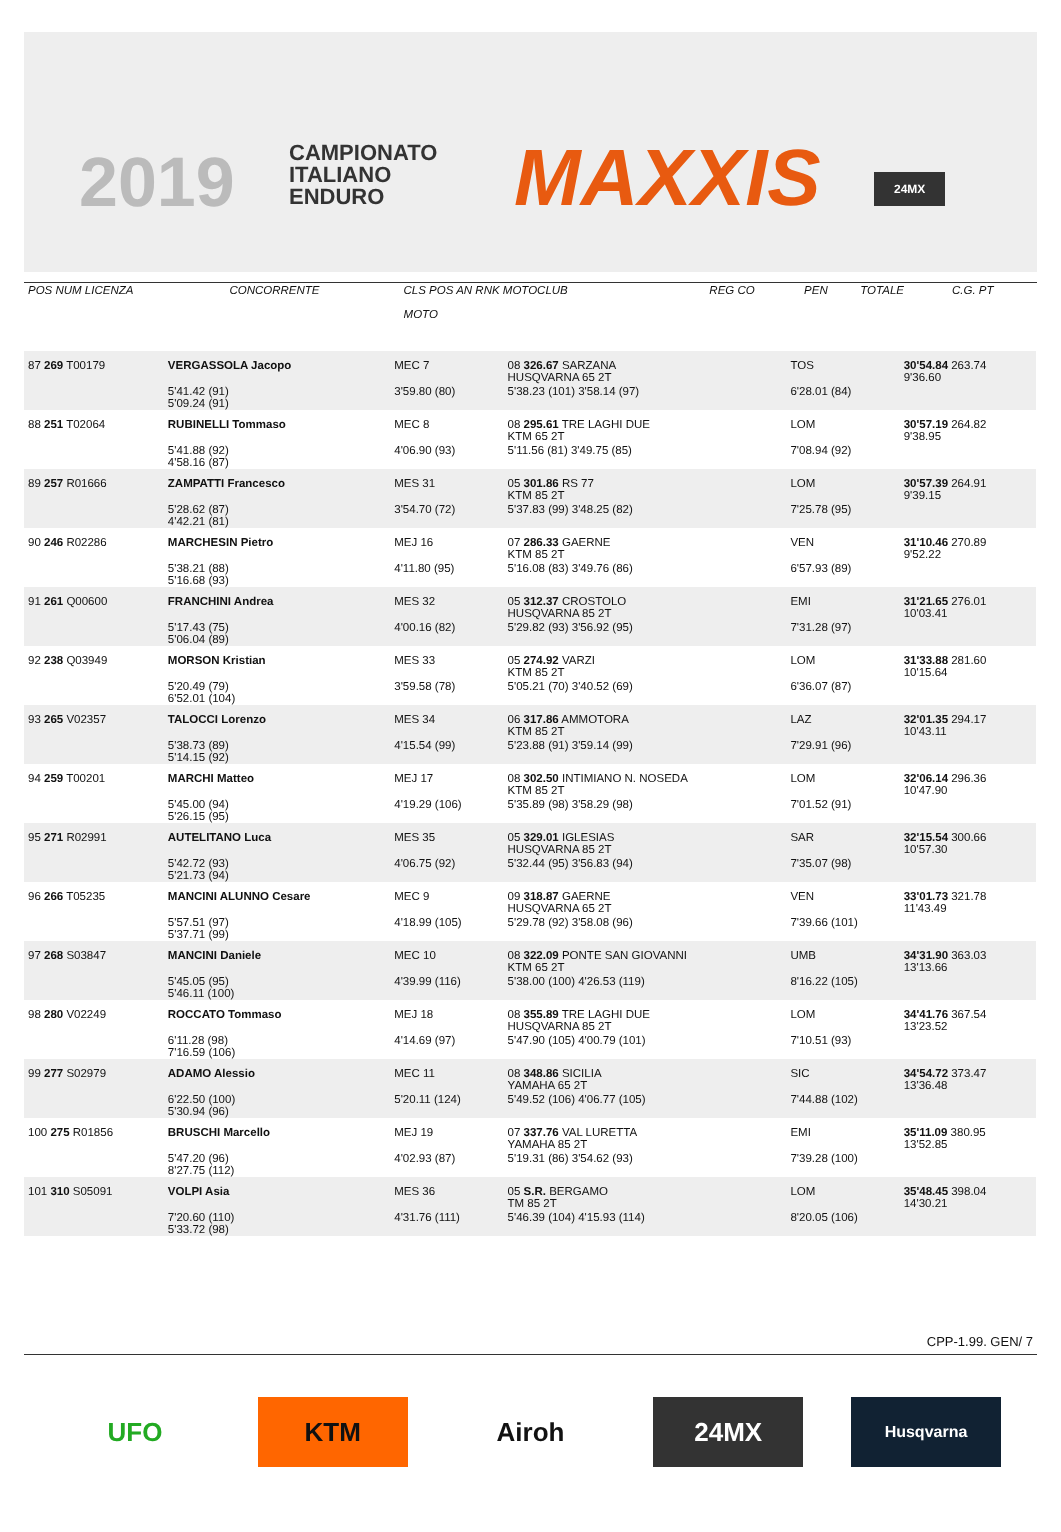2019
CAMPIONATO
ITALIANO
ENDURO
MAXXIS 24MX
| POS NUM LICENZA | CONCORRENTE | CLS POS AN RNK MOTOCLUB MOTO | REG CO | PEN | TOTALE | C.G. PT |
| 87 269 T00179 | VERGASSOLA Jacopo | MEC 7 | 08 326.67 SARZANA HUSQVARNA 65 2T | TOS | 30'54.84 263.74 9'36.60 |
| | 5'41.42 (91) 5'09.24 (91) | 3'59.80 (80) | 5'38.23 (101) 3'58.14 (97) | 6'28.01 (84) | |
| 88 251 T02064 | RUBINELLI Tommaso | MEC 8 | 08 295.61 TRE LAGHI DUE KTM 65 2T | LOM | 30'57.19 264.82 9'38.95 |
| | 5'41.88 (92) 4'58.16 (87) | 4'06.90 (93) | 5'11.56 (81) 3'49.75 (85) | 7'08.94 (92) | |
| 89 257 R01666 | ZAMPATTI Francesco | MES 31 | 05 301.86 RS 77 KTM 85 2T | LOM | 30'57.39 264.91 9'39.15 |
| | 5'28.62 (87) 4'42.21 (81) | 3'54.70 (72) | 5'37.83 (99) 3'48.25 (82) | 7'25.78 (95) | |
| 90 246 R02286 | MARCHESIN Pietro | MEJ 16 | 07 286.33 GAERNE KTM 85 2T | VEN | 31'10.46 270.89 9'52.22 |
| | 5'38.21 (88) 5'16.68 (93) | 4'11.80 (95) | 5'16.08 (83) 3'49.76 (86) | 6'57.93 (89) | |
| 91 261 Q00600 | FRANCHINI Andrea | MES 32 | 05 312.37 CROSTOLO HUSQVARNA 85 2T | EMI | 31'21.65 276.01 10'03.41 |
| | 5'17.43 (75) 5'06.04 (89) | 4'00.16 (82) | 5'29.82 (93) 3'56.92 (95) | 7'31.28 (97) | |
| 92 238 Q03949 | MORSON Kristian | MES 33 | 05 274.92 VARZI KTM 85 2T | LOM | 31'33.88 281.60 10'15.64 |
| | 5'20.49 (79) 6'52.01 (104) | 3'59.58 (78) | 5'05.21 (70) 3'40.52 (69) | 6'36.07 (87) | |
| 93 265 V02357 | TALOCCI Lorenzo | MES 34 | 06 317.86 AMMOTORA KTM 85 2T | LAZ | 32'01.35 294.17 10'43.11 |
| | 5'38.73 (89) 5'14.15 (92) | 4'15.54 (99) | 5'23.88 (91) 3'59.14 (99) | 7'29.91 (96) | |
| 94 259 T00201 | MARCHI Matteo | MEJ 17 | 08 302.50 INTIMIANO N. NOSEDA KTM 85 2T | LOM | 32'06.14 296.36 10'47.90 |
| | 5'45.00 (94) 5'26.15 (95) | 4'19.29 (106) | 5'35.89 (98) 3'58.29 (98) | 7'01.52 (91) | |
| 95 271 R02991 | AUTELITANO Luca | MES 35 | 05 329.01 IGLESIAS HUSQVARNA 85 2T | SAR | 32'15.54 300.66 10'57.30 |
| | 5'42.72 (93) 5'21.73 (94) | 4'06.75 (92) | 5'32.44 (95) 3'56.83 (94) | 7'35.07 (98) | |
| 96 266 T05235 | MANCINI ALUNNO Cesare | MEC 9 | 09 318.87 GAERNE HUSQVARNA 65 2T | VEN | 33'01.73 321.78 11'43.49 |
| | 5'57.51 (97) 5'37.71 (99) | 4'18.99 (105) | 5'29.78 (92) 3'58.08 (96) | 7'39.66 (101) | |
| 97 268 S03847 | MANCINI Daniele | MEC 10 | 08 322.09 PONTE SAN GIOVANNI KTM 65 2T | UMB | 34'31.90 363.03 13'13.66 |
| | 5'45.05 (95) 5'46.11 (100) | 4'39.99 (116) | 5'38.00 (100) 4'26.53 (119) | 8'16.22 (105) | |
| 98 280 V02249 | ROCCATO Tommaso | MEJ 18 | 08 355.89 TRE LAGHI DUE HUSQVARNA 85 2T | LOM | 34'41.76 367.54 13'23.52 |
| | 6'11.28 (98) 7'16.59 (106) | 4'14.69 (97) | 5'47.90 (105) 4'00.79 (101) | 7'10.51 (93) | |
| 99 277 S02979 | ADAMO Alessio | MEC 11 | 08 348.86 SICILIA YAMAHA 65 2T | SIC | 34'54.72 373.47 13'36.48 |
| | 6'22.50 (100) 5'30.94 (96) | 5'20.11 (124) | 5'49.52 (106) 4'06.77 (105) | 7'44.88 (102) | |
| 100 275 R01856 | BRUSCHI Marcello | MEJ 19 | 07 337.76 VAL LURETTA YAMAHA 85 2T | EMI | 35'11.09 380.95 13'52.85 |
| | 5'47.20 (96) 8'27.75 (112) | 4'02.93 (87) | 5'19.31 (86) 3'54.62 (93) | 7'39.28 (100) | |
| 101 310 S05091 | VOLPI Asia | MES 36 | 05 S.R. BERGAMO TM 85 2T | LOM | 35'48.45 398.04 14'30.21 |
| | 7'20.60 (110) 5'33.72 (98) | 4'31.76 (111) | 5'46.39 (104) 4'15.93 (114) | 8'20.05 (106) | |
CPP-1.99. GEN/ 7
UFO KTM Airoh 24MX
Husqvarna